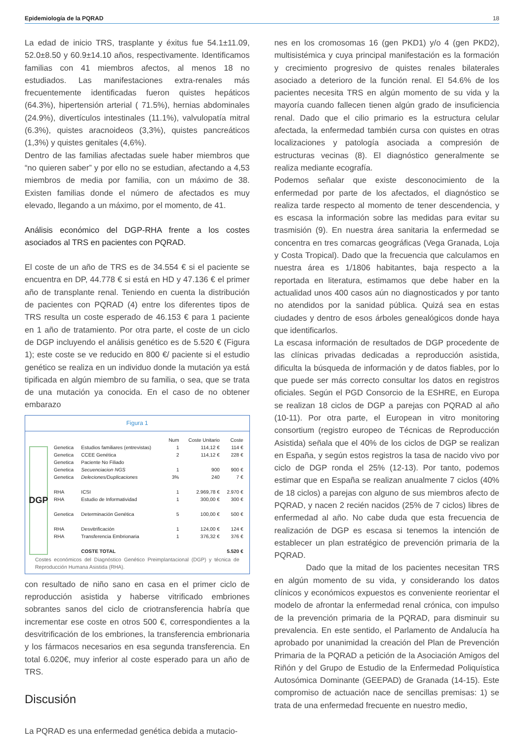Epidemiología de la PQRAD 18
La edad de inicio TRS, trasplante y éxitus fue 54.1±11.09, 52.0±8.50 y 60.9±14.10 años, respectivamente. Identificamos familias con 41 miembros afectos, al menos 18 no estudiados. Las manifestaciones extra-renales más frecuentemente identificadas fueron quistes hepáticos (64.3%), hipertensión arterial ( 71.5%), hernias abdominales (24.9%), divertículos intestinales (11.1%), valvulopatía mitral (6.3%), quistes aracnoideos (3,3%), quistes pancreáticos (1,3%) y quistes genitales (4,6%).
Dentro de las familias afectadas suele haber miembros que “no quieren saber” y por ello no se estudian, afectando a 4,53 miembros de media por familia, con un máximo de 38. Existen familias donde el número de afectados es muy elevado, llegando a un máximo, por el momento, de 41.
Análisis económico del DGP-RHA frente a los costes asociados al TRS en pacientes con PQRAD.
El coste de un año de TRS es de 34.554 € si el paciente se encuentra en DP, 44.778 € si está en HD y 47.136 € el primer año de transplante renal. Teniendo en cuenta la distribución de pacientes con PQRAD (4) entre los diferentes tipos de TRS resulta un coste esperado de 46.153 € para 1 paciente en 1 año de tratamiento. Por otra parte, el coste de un ciclo de DGP incluyendo el análisis genético es de 5.520 € (Figura 1); este coste se ve reducido en 800 €/ paciente si el estudio genético se realiza en un individuo donde la mutación ya está tipificada en algún miembro de su familia, o sea, que se trata de una mutación ya conocida. En el caso de no obtener embarazo
Figura 1
DGP
| | | Num | Coste Unitario | Coste |
| --- | --- | --- | --- | --- |
| Genetica | Estudios familiares (entrevistas) | 1 | 114,12 € | 114 € |
| Genetica | CCEE Genética | 2 | 114,12 € | 228 € |
| Genetica | Paciente No Filiado | | | |
| Genetica | Secuenciacion NGS | 1 | 900 | 900 € |
| Genetica | Deleciones/Duplicaciones | 3% | 240 | 7 € |
| RHA | ICSI | 1 | 2.969,78 € | 2.970 € |
| RHA | Estudio de Informatividad | 1 | 300,00 € | 300 € |
| Genetica | Determinación Genética | 5 | 100,00 € | 500 € |
| RHA | Desvitrificación | 1 | 124,00 € | 124 € |
| RHA | Transferencia Embrionaria | 1 | 376,32 € | 376 € |
| | COSTE TOTAL | | | 5.520 € |
Costes económicos del Diagnóstico Genético Preimplantacional (DGP) y técnica de Reproducción Humana Asistida (RHA).
con resultado de niño sano en casa en el primer ciclo de reproducción asistida y haberse vitrificado embriones sobrantes sanos del ciclo de criotransferencia habría que incrementar ese coste en otros 500 €, correspondientes a la desvitrificación de los embriones, la transferencia embrionaria y los fármacos necesarios en esa segunda transferencia. En total 6.020€, muy inferior al coste esperado para un año de TRS.
Discusión
La PQRAD es una enfermedad genética debida a mutacio-
nes en los cromosomas 16 (gen PKD1) y/o 4 (gen PKD2), multisistémica y cuya principal manifestación es la formación y crecimiento progresivo de quistes renales bilaterales asociado a deterioro de la función renal. El 54.6% de los pacientes necesita TRS en algún momento de su vida y la mayoría cuando fallecen tienen algún grado de insuficiencia renal. Dado que el cilio primario es la estructura celular afectada, la enfermedad también cursa con quistes en otras localizaciones y patología asociada a compresión de estructuras vecinas (8). El diagnóstico generalmente se realiza mediante ecografía.
Podemos señalar que existe desconocimiento de la enfermedad por parte de los afectados, el diagnóstico se realiza tarde respecto al momento de tener descendencia, y es escasa la información sobre las medidas para evitar su trasmisión (9). En nuestra área sanitaria la enfermedad se concentra en tres comarcas geográficas (Vega Granada, Loja y Costa Tropical). Dado que la frecuencia que calculamos en nuestra área es 1/1806 habitantes, baja respecto a la reportada en literatura, estimamos que debe haber en la actualidad unos 400 casos aún no diagnosticados y por tanto no atendidos por la sanidad pública. Quizá sea en estas ciudades y dentro de esos árboles genealógicos donde haya que identificarlos.
La escasa información de resultados de DGP procedente de las clínicas privadas dedicadas a reproducción asistida, dificulta la búsqueda de información y de datos fiables, por lo que puede ser más correcto consultar los datos en registros oficiales. Según el PGD Consorcio de la ESHRE, en Europa se realizan 18 ciclos de DGP a parejas con PQRAD al año (10-11). Por otra parte, el European in vitro monitoring consortium (registro europeo de Técnicas de Reproducción Asistida) señala que el 40% de los ciclos de DGP se realizan en España, y según estos registros la tasa de nacido vivo por ciclo de DGP ronda el 25% (12-13). Por tanto, podemos estimar que en España se realizan anualmente 7 ciclos (40% de 18 ciclos) a parejas con alguno de sus miembros afecto de PQRAD, y nacen 2 recién nacidos (25% de 7 ciclos) libres de enfermedad al año. No cabe duda que esta frecuencia de realización de DGP es escasa si tenemos la intención de establecer un plan estratégico de prevención primaria de la PQRAD.
Dado que la mitad de los pacientes necesitan TRS en algún momento de su vida, y considerando los datos clínicos y económicos expuestos es conveniente reorientar el modelo de afrontar la enfermedad renal crónica, con impulso de la prevención primaria de la PQRAD, para disminuir su prevalencia. En este sentido, el Parlamento de Andalucía ha aprobado por unanimidad la creación del Plan de Prevención Primaria de la PQRAD a petición de la Asociación Amigos del Riñón y del Grupo de Estudio de la Enfermedad Poliquística Autosómica Dominante (GEEPAD) de Granada (14-15). Este compromiso de actuación nace de sencillas premisas: 1) se trata de una enfermedad frecuente en nuestro medio,